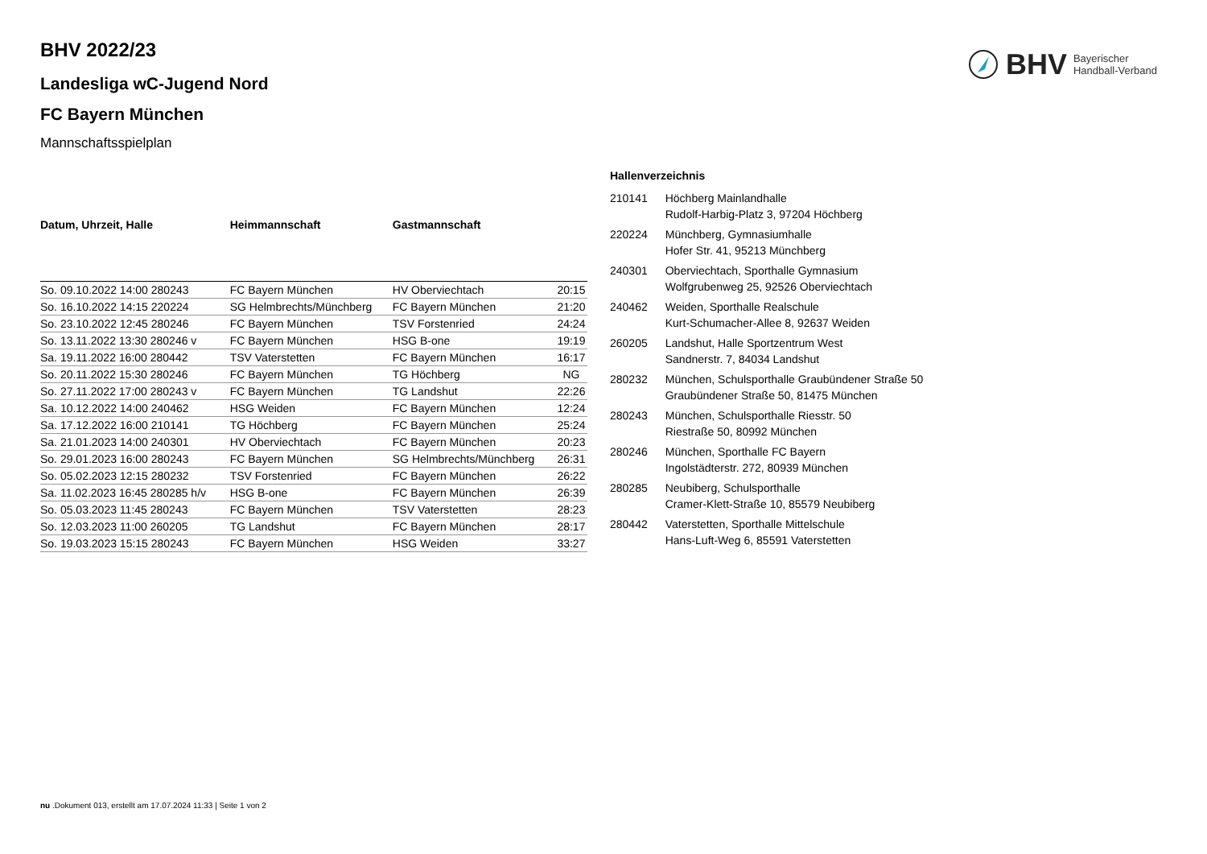BHV Bayerischer
Handball-Verband
BHV 2022/23
Landesliga wC-Jugend Nord
FC Bayern München
Mannschaftsspielplan
| Datum, Uhrzeit, Halle | Heimmannschaft | Gastmannschaft | |
| --- | --- | --- | --- |
| So. 09.10.2022 14:00 280243 | FC Bayern München | HV Oberviechtach | 20:15 |
| So. 16.10.2022 14:15 220224 | SG Helmbrechts/Münchberg | FC Bayern München | 21:20 |
| So. 23.10.2022 12:45 280246 | FC Bayern München | TSV Forstenried | 24:24 |
| So. 13.11.2022 13:30 280246 v | FC Bayern München | HSG B-one | 19:19 |
| Sa. 19.11.2022 16:00 280442 | TSV Vaterstetten | FC Bayern München | 16:17 |
| So. 20.11.2022 15:30 280246 | FC Bayern München | TG Höchberg | NG |
| So. 27.11.2022 17:00 280243 v | FC Bayern München | TG Landshut | 22:26 |
| Sa. 10.12.2022 14:00 240462 | HSG Weiden | FC Bayern München | 12:24 |
| Sa. 17.12.2022 16:00 210141 | TG Höchberg | FC Bayern München | 25:24 |
| Sa. 21.01.2023 14:00 240301 | HV Oberviechtach | FC Bayern München | 20:23 |
| So. 29.01.2023 16:00 280243 | FC Bayern München | SG Helmbrechts/Münchberg | 26:31 |
| So. 05.02.2023 12:15 280232 | TSV Forstenried | FC Bayern München | 26:22 |
| Sa. 11.02.2023 16:45 280285 h/v | HSG B-one | FC Bayern München | 26:39 |
| So. 05.03.2023 11:45 280243 | FC Bayern München | TSV Vaterstetten | 28:23 |
| So. 12.03.2023 11:00 260205 | TG Landshut | FC Bayern München | 28:17 |
| So. 19.03.2023 15:15 280243 | FC Bayern München | HSG Weiden | 33:27 |
Hallenverzeichnis
| 210141 | Höchberg Mainlandhalle Rudolf-Harbig-Platz 3, 97204 Höchberg |
| 220224 | Münchberg, Gymnasiumhalle Hofer Str. 41, 95213 Münchberg |
| 240301 | Oberviechtach, Sporthalle Gymnasium Wolfgrubenweg 25, 92526 Oberviechtach |
| 240462 | Weiden, Sporthalle Realschule Kurt-Schumacher-Allee 8, 92637 Weiden |
| 260205 | Landshut, Halle Sportzentrum West Sandnerstr. 7, 84034 Landshut |
| 280232 | München, Schulsporthalle Graubündener Straße 50 Graubündener Straße 50, 81475 München |
| 280243 | München, Schulsporthalle Riesstr. 50 Riestraße 50, 80992 München |
| 280246 | München, Sporthalle FC Bayern Ingolstädterstr. 272, 80939 München |
| 280285 | Neubiberg, Schulsporthalle Cramer-Klett-Straße 10, 85579 Neubiberg |
| 280442 | Vaterstetten, Sporthalle Mittelschule Hans-Luft-Weg 6, 85591 Vaterstetten |
nu .Dokument 013, erstellt am 17.07.2024 11:33 | Seite 1 von 2